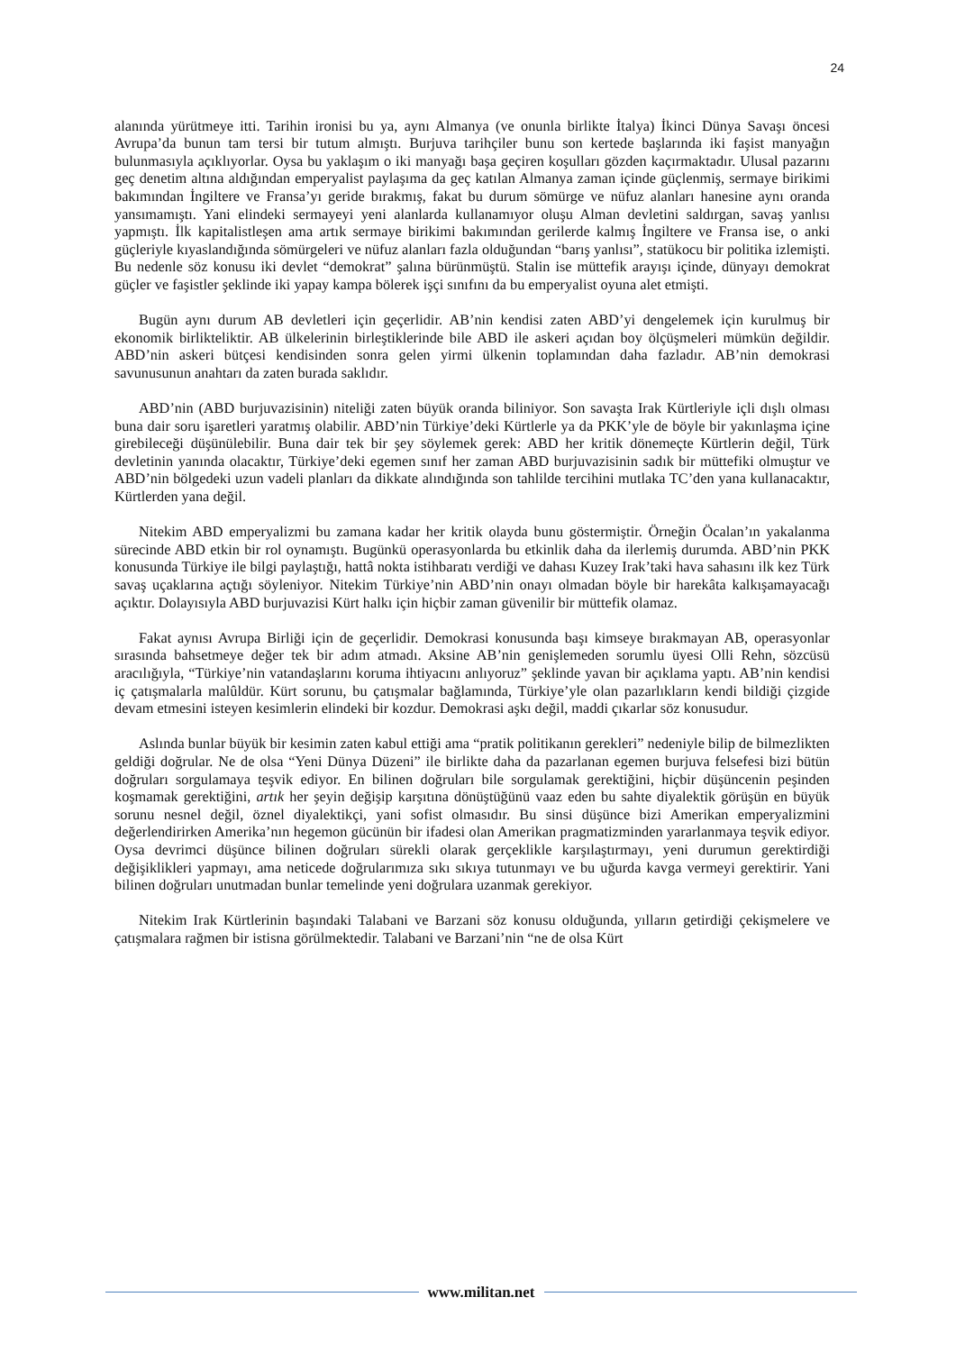24
alanında yürütmeye itti. Tarihin ironisi bu ya, aynı Almanya (ve onunla birlikte İtalya) İkinci Dünya Savaşı öncesi Avrupa’da bunun tam tersi bir tutum almıştı. Burjuva tarihçiler bunu son kertede başlarında iki faşist manyağın bulunmasıyla açıklıyorlar. Oysa bu yaklaşım o iki manyağı başa geçiren koşulları gözden kaçırmaktadır. Ulusal pazarını geç denetim altına aldığından emperyalist paylaşıma da geç katılan Almanya zaman içinde güçlenmiş, sermaye birikimi bakımından İngiltere ve Fransa’yı geride bırakmış, fakat bu durum sömürge ve nüfuz alanları hanesine aynı oranda yansımamıştı. Yani elindeki sermayeyi yeni alanlarda kullanamıyor oluşu Alman devletini saldırgan, savaş yanlısı yapmıştı. İlk kapitalistleşen ama artık sermaye birikimi bakımından gerilerde kalmış İngiltere ve Fransa ise, o anki güçleriyle kıyaslandığında sömürgeleri ve nüfuz alanları fazla olduğundan “barış yanlısı”, statükocu bir politika izlemişti. Bu nedenle söz konusu iki devlet “demokrat” şalına bürünmüştü. Stalin ise müttefik arayışı içinde, dünyayı demokrat güçler ve faşistler şeklinde iki yapay kampa bölerek işçi sınıfını da bu emperyalist oyuna alet etmişti.
Bugün aynı durum AB devletleri için geçerlidir. AB’nin kendisi zaten ABD’yi dengelemek için kurulmuş bir ekonomik birlikteliktir. AB ülkelerinin birleştiklerinde bile ABD ile askeri açıdan boy ölçüşmeleri mümkün değildir. ABD’nin askeri bütçesi kendisinden sonra gelen yirmi ülkenin toplamından daha fazladır. AB’nin demokrasi savunusunun anahtarı da zaten burada saklıdır.
ABD’nin (ABD burjuvazisinin) niteliği zaten büyük oranda biliniyor. Son savaşta Irak Kürtleriyle içli dışlı olması buna dair soru işaretleri yaratmış olabilir. ABD’nin Türkiye’deki Kürtlerle ya da PKK’yle de böyle bir yakınlaşma içine girebileceği düşünülebilir. Buna dair tek bir şey söylemek gerek: ABD her kritik dönemeçte Kürtlerin değil, Türk devletinin yanında olacaktır, Türkiye’deki egemen sınıf her zaman ABD burjuvazisinin sadık bir müttefiki olmuştur ve ABD’nin bölgedeki uzun vadeli planları da dikkate alındığında son tahlilde tercihini mutlaka TC’den yana kullanacaktır, Kürtlerden yana değil.
Nitekim ABD emperyalizmi bu zamana kadar her kritik olayda bunu göstermiştir. Örneğin Öcalan’ın yakalanma sürecinde ABD etkin bir rol oynamıştı. Bugünkü operasyonlarda bu etkinlik daha da ilerlemiş durumda. ABD’nin PKK konusunda Türkiye ile bilgi paylaştığı, hattâ nokta istihbaratı verdiği ve dahası Kuzey Irak’taki hava sahasını ilk kez Türk savaş uçaklarına açtığı söyleniyor. Nitekim Türkiye’nin ABD’nin onayı olmadan böyle bir harekâta kalkışamayacağı açıktır. Dolayısıyla ABD burjuvazisi Kürt halkı için hiçbir zaman güvenilir bir müttefik olamaz.
Fakat aynısı Avrupa Birliği için de geçerlidir. Demokrasi konusunda başı kimseye bırakmayan AB, operasyonlar sırasında bahsetmeye değer tek bir adım atmadı. Aksine AB’nin genişlemeden sorumlu üyesi Olli Rehn, sözcüsü aracılığıyla, “Türkiye’nin vatandaşlarını koruma ihtiyacını anlıyoruz” şeklinde yavan bir açıklama yaptı. AB’nin kendisi iç çatışmalarla malûldür. Kürt sorunu, bu çatışmalar bağlamında, Türkiye’yle olan pazarlıkların kendi bildiği çizgide devam etmesini isteyen kesimlerin elindeki bir kozdur. Demokrasi aşkı değil, maddi çıkarlar söz konusudur.
Aslında bunlar büyük bir kesimin zaten kabul ettiği ama “pratik politikanın gerekleri” nedeniyle bilip de bilmezlikten geldiği doğrular. Ne de olsa “Yeni Dünya Düzeni” ile birlikte daha da pazarlanan egemen burjuva felsefesi bizi bütün doğruları sorgulamaya teşvik ediyor. En bilinen doğruları bile sorgulamak gerektiğini, hiçbir düşüncenin peşinden koşmamak gerektiğini, artık her şeyin değişip karşıtına dönüştüğünü vaaz eden bu sahte diyalektik görüşün en büyük sorunu nesnel değil, öznel diyalektikçi, yani sofist olmasıdır. Bu sinsi düşünce bizi Amerikan emperyalizmini değerlendirirken Amerika’nın hegemon gücünün bir ifadesi olan Amerikan pragmatizminden yararlanmaya teşvik ediyor. Oysa devrimci düşünce bilinen doğruları sürekli olarak gerçeklikle karşılaştırmayı, yeni durumun gerektirdiği değişiklikleri yapmayı, ama neticede doğrularımıza sıkı sıkıya tutunmayı ve bu uğurda kavga vermeyi gerektirir. Yani bilinen doğruları unutmadan bunlar temelinde yeni doğrulara uzanmak gerekiyor.
Nitekim Irak Kürtlerinin başındaki Talabani ve Barzani söz konusu olduğunda, yılların getirdiği çekişmelere ve çatışmalara rağmen bir istisna görülmektedir. Talabani ve Barzani’nin “ne de olsa Kürt
www.militan.net